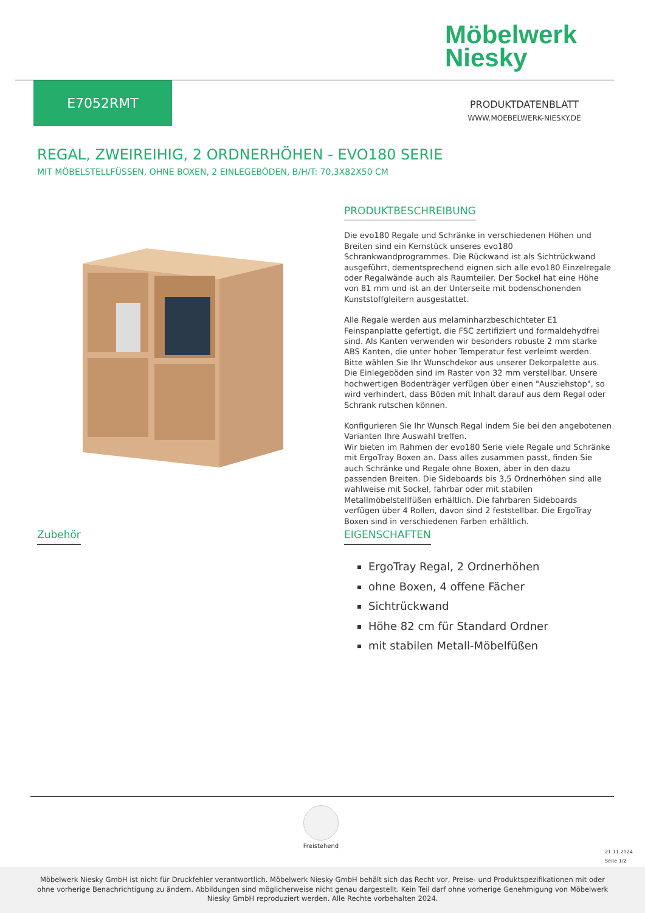Möbelwerk
Niesky
E7052RMT
PRODUKTDATENBLATT
WWW.MOEBELWERK-NIESKY.DE
REGAL, ZWEIREIHIG, 2 ORDNERHÖHEN - EVO180 SERIE
MIT MÖBELSTELLFÜSSEN, OHNE BOXEN, 2 EINLEGEBÖDEN, B/H/T: 70,3X82X50 CM
PRODUKTBESCHREIBUNG
Die evo180 Regale und Schränke in verschiedenen Höhen und Breiten sind ein Kernstück unseres evo180 Schrankwandprogrammes. Die Rückwand ist als Sichtrückwand ausgeführt, dementsprechend eignen sich alle evo180 Einzelregale oder Regalwände auch als Raumteiler. Der Sockel hat eine Höhe von 81 mm und ist an der Unterseite mit bodenschonenden Kunststoffgleitern ausgestattet.
Alle Regale werden aus melaminharzbeschichteter E1 Feinspanplatte gefertigt, die FSC zertifiziert und formaldehydfrei sind. Als Kanten verwenden wir besonders robuste 2 mm starke ABS Kanten, die unter hoher Temperatur fest verleimt werden. Bitte wählen Sie Ihr Wunschdekor aus unserer Dekorpalette aus.
Die Einlegeböden sind im Raster von 32 mm verstellbar. Unsere hochwertigen Bodenträger verfügen über einen "Ausziehstop", so wird verhindert, dass Böden mit Inhalt darauf aus dem Regal oder Schrank rutschen können.
Konfigurieren Sie Ihr Wunsch Regal indem Sie bei den angebotenen Varianten Ihre Auswahl treffen.
Wir bieten im Rahmen der evo180 Serie viele Regale und Schränke mit ErgoTray Boxen an. Dass alles zusammen passt, finden Sie auch Schränke und Regale ohne Boxen, aber in den dazu passenden Breiten. Die Sideboards bis 3,5 Ordnerhöhen sind alle wahlweise mit Sockel, fahrbar oder mit stabilen Metallmöbelstellfüßen erhältlich. Die fahrbaren Sideboards verfügen über 4 Rollen, davon sind 2 feststellbar. Die ErgoTray Boxen sind in verschiedenen Farben erhältlich.
Zubehör
EIGENSCHAFTEN
ErgoTray Regal, 2 Ordnerhöhen
ohne Boxen, 4 offene Fächer
Sichtrückwand
Höhe 82 cm für Standard Ordner
mit stabilen Metall-Möbelfüßen
Freistehend
21.11.2024
Seite 1/2
Möbelwerk Niesky GmbH ist nicht für Druckfehler verantwortlich. Möbelwerk Niesky GmbH behält sich das Recht vor, Preise- und Produktspezifikationen mit oder ohne vorherige Benachrichtigung zu ändern. Abbildungen sind möglicherweise nicht genau dargestellt. Kein Teil darf ohne vorherige Genehmigung von Möbelwerk Niesky GmbH reproduziert werden. Alle Rechte vorbehalten 2024.